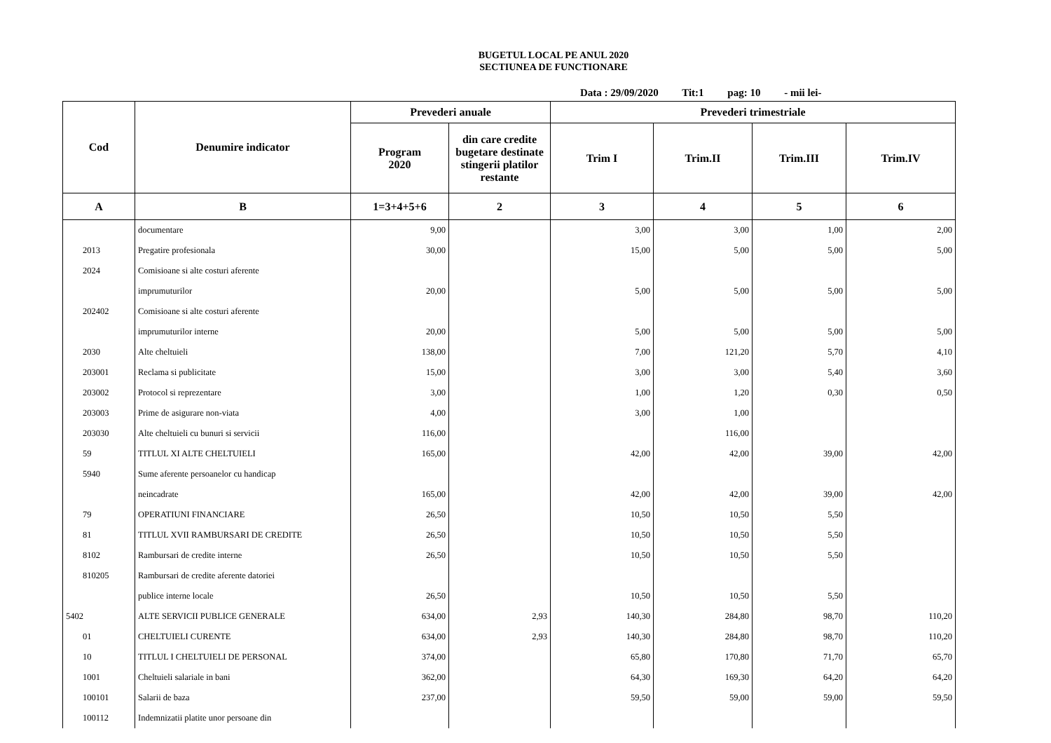BUGETUL LOCAL PE ANUL 2020
SECTIUNEA DE FUNCTIONARE
Data : 29/09/2020 Tit:1 pag: 10 - mii lei-
| Cod | Denumire indicator | Prevederi anuale | | Prevederi trimestriale | | | |
| --- | --- | --- | --- | --- | --- | --- | --- |
| | | Program 2020 | din care credite bugetare destinate stingerii platilor restante | Trim I | Trim.II | Trim.III | Trim.IV |
| A | B | 1=3+4+5+6 | 2 | 3 | 4 | 5 | 6 |
| | documentare | 9,00 | | 3,00 | 3,00 | 1,00 | 2,00 |
| 2013 | Pregatire profesionala | 30,00 | | 15,00 | 5,00 | 5,00 | 5,00 |
| 2024 | Comisioane si alte costuri aferente | | | | | | |
| | imprumuturilor | 20,00 | | 5,00 | 5,00 | 5,00 | 5,00 |
| 202402 | Comisioane si alte costuri aferente | | | | | | |
| | imprumuturilor interne | 20,00 | | 5,00 | 5,00 | 5,00 | 5,00 |
| 2030 | Alte cheltuieli | 138,00 | | 7,00 | 121,20 | 5,70 | 4,10 |
| 203001 | Reclama si publicitate | 15,00 | | 3,00 | 3,00 | 5,40 | 3,60 |
| 203002 | Protocol si reprezentare | 3,00 | | 1,00 | 1,20 | 0,30 | 0,50 |
| 203003 | Prime de asigurare non-viata | 4,00 | | 3,00 | 1,00 | | |
| 203030 | Alte cheltuieli cu bunuri si servicii | 116,00 | | | 116,00 | | |
| 59 | TITLUL XI ALTE CHELTUIELI | 165,00 | | 42,00 | 42,00 | 39,00 | 42,00 |
| 5940 | Sume aferente persoanelor cu handicap | | | | | | |
| | neincadrate | 165,00 | | 42,00 | 42,00 | 39,00 | 42,00 |
| 79 | OPERATIUNI FINANCIARE | 26,50 | | 10,50 | 10,50 | 5,50 | |
| 81 | TITLUL XVII RAMBURSARI DE CREDITE | 26,50 | | 10,50 | 10,50 | 5,50 | |
| 8102 | Rambursari de credite interne | 26,50 | | 10,50 | 10,50 | 5,50 | |
| 810205 | Rambursari de credite aferente datoriei | | | | | | |
| | publice interne locale | 26,50 | | 10,50 | 10,50 | 5,50 | |
| 5402 | ALTE SERVICII PUBLICE GENERALE | 634,00 | 2,93 | 140,30 | 284,80 | 98,70 | 110,20 |
| 01 | CHELTUIELI CURENTE | 634,00 | 2,93 | 140,30 | 284,80 | 98,70 | 110,20 |
| 10 | TITLUL I CHELTUIELI DE PERSONAL | 374,00 | | 65,80 | 170,80 | 71,70 | 65,70 |
| 1001 | Cheltuieli salariale in bani | 362,00 | | 64,30 | 169,30 | 64,20 | 64,20 |
| 100101 | Salarii de baza | 237,00 | | 59,50 | 59,00 | 59,00 | 59,50 |
| 100112 | Indemnizatii platite unor persoane din | | | | | | |